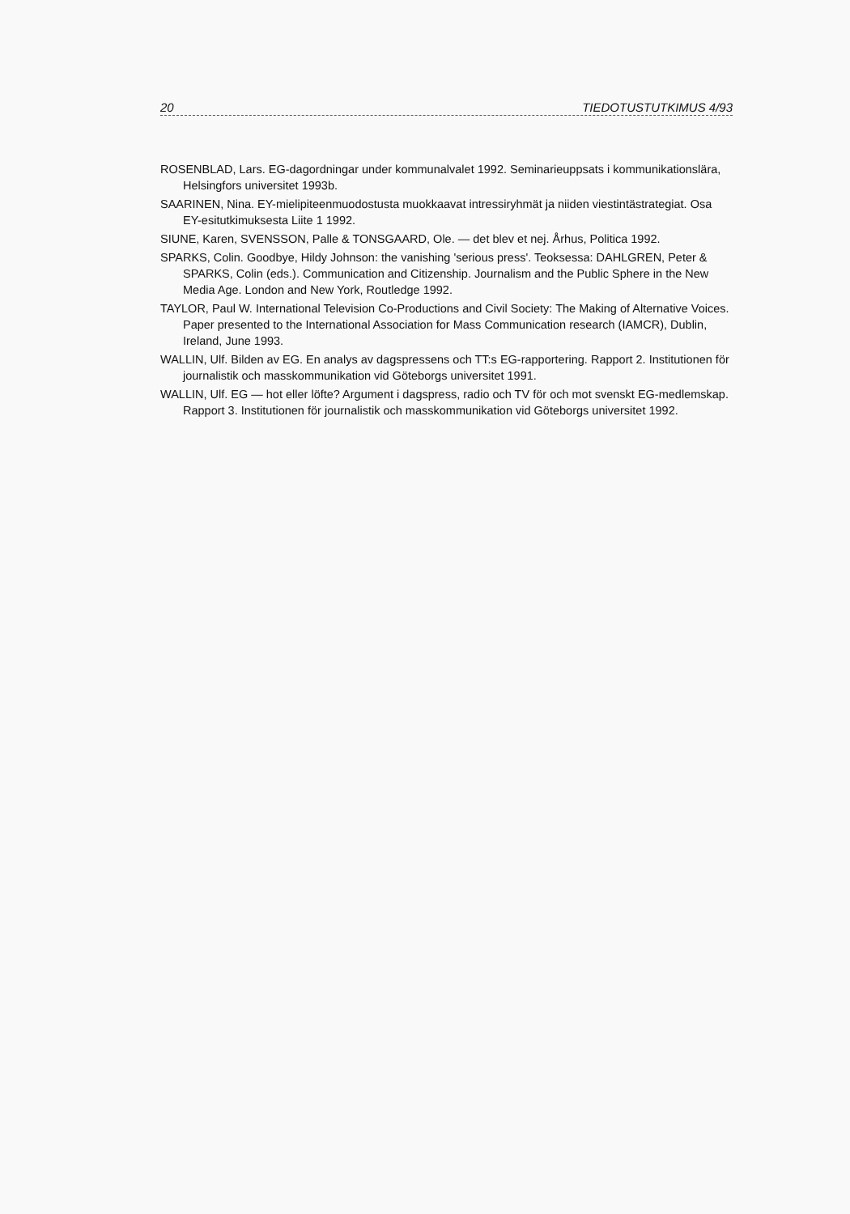20 TIEDOTUSTUTKIMUS 4/93
ROSENBLAD, Lars. EG-dagordningar under kommunalvalet 1992. Seminarieuppsats i kommunikationslära, Helsingfors universitet 1993b.
SAARINEN, Nina. EY-mielipiteenmuodostusta muokkaavat intressiryhmät ja niiden viestintästrategiat. Osa EY-esitutkimuksesta Liite 1 1992.
SIUNE, Karen, SVENSSON, Palle & TONSGAARD, Ole. — det blev et nej. Århus, Politica 1992.
SPARKS, Colin. Goodbye, Hildy Johnson: the vanishing 'serious press'. Teoksessa: DAHLGREN, Peter & SPARKS, Colin (eds.). Communication and Citizenship. Journalism and the Public Sphere in the New Media Age. London and New York, Routledge 1992.
TAYLOR, Paul W. International Television Co-Productions and Civil Society: The Making of Alternative Voices. Paper presented to the International Association for Mass Communication research (IAMCR), Dublin, Ireland, June 1993.
WALLIN, Ulf. Bilden av EG. En analys av dagspressens och TT:s EG-rapportering. Rapport 2. Institutionen för journalistik och masskommunikation vid Göteborgs universitet 1991.
WALLIN, Ulf. EG — hot eller löfte? Argument i dagspress, radio och TV för och mot svenskt EG-medlemskap. Rapport 3. Institutionen för journalistik och masskommunikation vid Göteborgs universitet 1992.